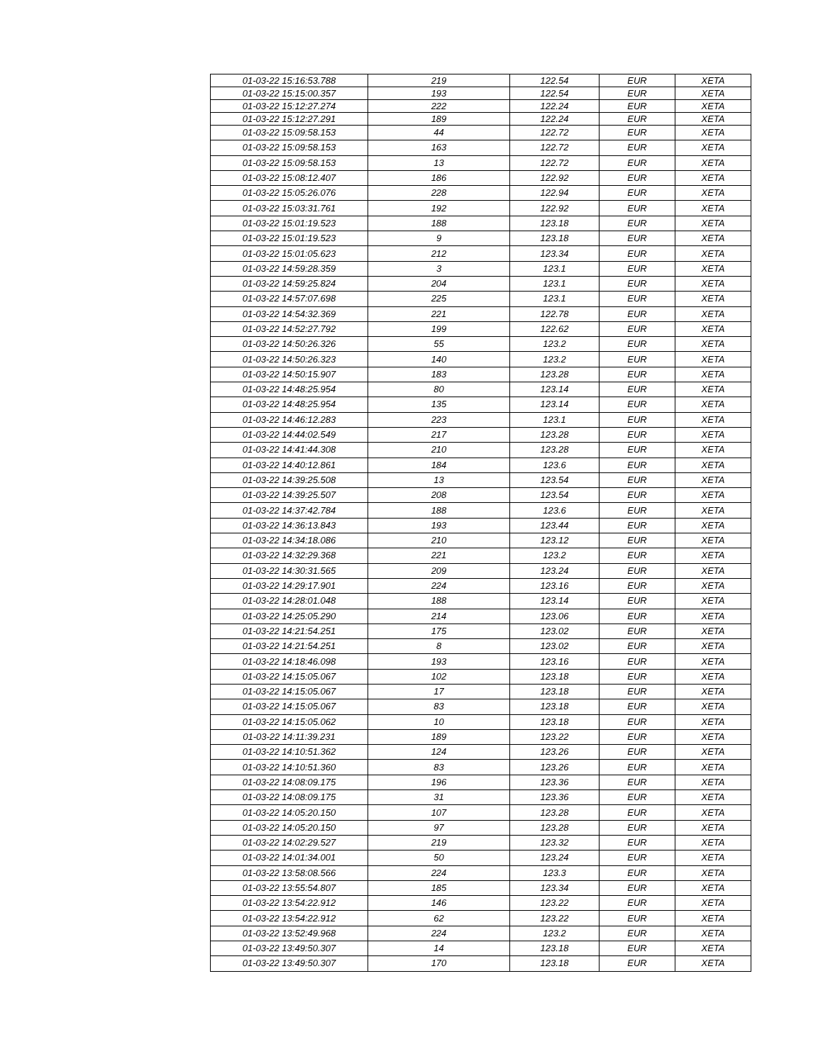| 01-03-22 15:16:53.788 | 219 | 122.54 | EUR | XETA |
| 01-03-22 15:15:00.357 | 193 | 122.54 | EUR | XETA |
| 01-03-22 15:12:27.274 | 222 | 122.24 | EUR | XETA |
| 01-03-22 15:12:27.291 | 189 | 122.24 | EUR | XETA |
| 01-03-22 15:09:58.153 | 44 | 122.72 | EUR | XETA |
| 01-03-22 15:09:58.153 | 163 | 122.72 | EUR | XETA |
| 01-03-22 15:09:58.153 | 13 | 122.72 | EUR | XETA |
| 01-03-22 15:08:12.407 | 186 | 122.92 | EUR | XETA |
| 01-03-22 15:05:26.076 | 228 | 122.94 | EUR | XETA |
| 01-03-22 15:03:31.761 | 192 | 122.92 | EUR | XETA |
| 01-03-22 15:01:19.523 | 188 | 123.18 | EUR | XETA |
| 01-03-22 15:01:19.523 | 9 | 123.18 | EUR | XETA |
| 01-03-22 15:01:05.623 | 212 | 123.34 | EUR | XETA |
| 01-03-22 14:59:28.359 | 3 | 123.1 | EUR | XETA |
| 01-03-22 14:59:25.824 | 204 | 123.1 | EUR | XETA |
| 01-03-22 14:57:07.698 | 225 | 123.1 | EUR | XETA |
| 01-03-22 14:54:32.369 | 221 | 122.78 | EUR | XETA |
| 01-03-22 14:52:27.792 | 199 | 122.62 | EUR | XETA |
| 01-03-22 14:50:26.326 | 55 | 123.2 | EUR | XETA |
| 01-03-22 14:50:26.323 | 140 | 123.2 | EUR | XETA |
| 01-03-22 14:50:15.907 | 183 | 123.28 | EUR | XETA |
| 01-03-22 14:48:25.954 | 80 | 123.14 | EUR | XETA |
| 01-03-22 14:48:25.954 | 135 | 123.14 | EUR | XETA |
| 01-03-22 14:46:12.283 | 223 | 123.1 | EUR | XETA |
| 01-03-22 14:44:02.549 | 217 | 123.28 | EUR | XETA |
| 01-03-22 14:41:44.308 | 210 | 123.28 | EUR | XETA |
| 01-03-22 14:40:12.861 | 184 | 123.6 | EUR | XETA |
| 01-03-22 14:39:25.508 | 13 | 123.54 | EUR | XETA |
| 01-03-22 14:39:25.507 | 208 | 123.54 | EUR | XETA |
| 01-03-22 14:37:42.784 | 188 | 123.6 | EUR | XETA |
| 01-03-22 14:36:13.843 | 193 | 123.44 | EUR | XETA |
| 01-03-22 14:34:18.086 | 210 | 123.12 | EUR | XETA |
| 01-03-22 14:32:29.368 | 221 | 123.2 | EUR | XETA |
| 01-03-22 14:30:31.565 | 209 | 123.24 | EUR | XETA |
| 01-03-22 14:29:17.901 | 224 | 123.16 | EUR | XETA |
| 01-03-22 14:28:01.048 | 188 | 123.14 | EUR | XETA |
| 01-03-22 14:25:05.290 | 214 | 123.06 | EUR | XETA |
| 01-03-22 14:21:54.251 | 175 | 123.02 | EUR | XETA |
| 01-03-22 14:21:54.251 | 8 | 123.02 | EUR | XETA |
| 01-03-22 14:18:46.098 | 193 | 123.16 | EUR | XETA |
| 01-03-22 14:15:05.067 | 102 | 123.18 | EUR | XETA |
| 01-03-22 14:15:05.067 | 17 | 123.18 | EUR | XETA |
| 01-03-22 14:15:05.067 | 83 | 123.18 | EUR | XETA |
| 01-03-22 14:15:05.062 | 10 | 123.18 | EUR | XETA |
| 01-03-22 14:11:39.231 | 189 | 123.22 | EUR | XETA |
| 01-03-22 14:10:51.362 | 124 | 123.26 | EUR | XETA |
| 01-03-22 14:10:51.360 | 83 | 123.26 | EUR | XETA |
| 01-03-22 14:08:09.175 | 196 | 123.36 | EUR | XETA |
| 01-03-22 14:08:09.175 | 31 | 123.36 | EUR | XETA |
| 01-03-22 14:05:20.150 | 107 | 123.28 | EUR | XETA |
| 01-03-22 14:05:20.150 | 97 | 123.28 | EUR | XETA |
| 01-03-22 14:02:29.527 | 219 | 123.32 | EUR | XETA |
| 01-03-22 14:01:34.001 | 50 | 123.24 | EUR | XETA |
| 01-03-22 13:58:08.566 | 224 | 123.3 | EUR | XETA |
| 01-03-22 13:55:54.807 | 185 | 123.34 | EUR | XETA |
| 01-03-22 13:54:22.912 | 146 | 123.22 | EUR | XETA |
| 01-03-22 13:54:22.912 | 62 | 123.22 | EUR | XETA |
| 01-03-22 13:52:49.968 | 224 | 123.2 | EUR | XETA |
| 01-03-22 13:49:50.307 | 14 | 123.18 | EUR | XETA |
| 01-03-22 13:49:50.307 | 170 | 123.18 | EUR | XETA |